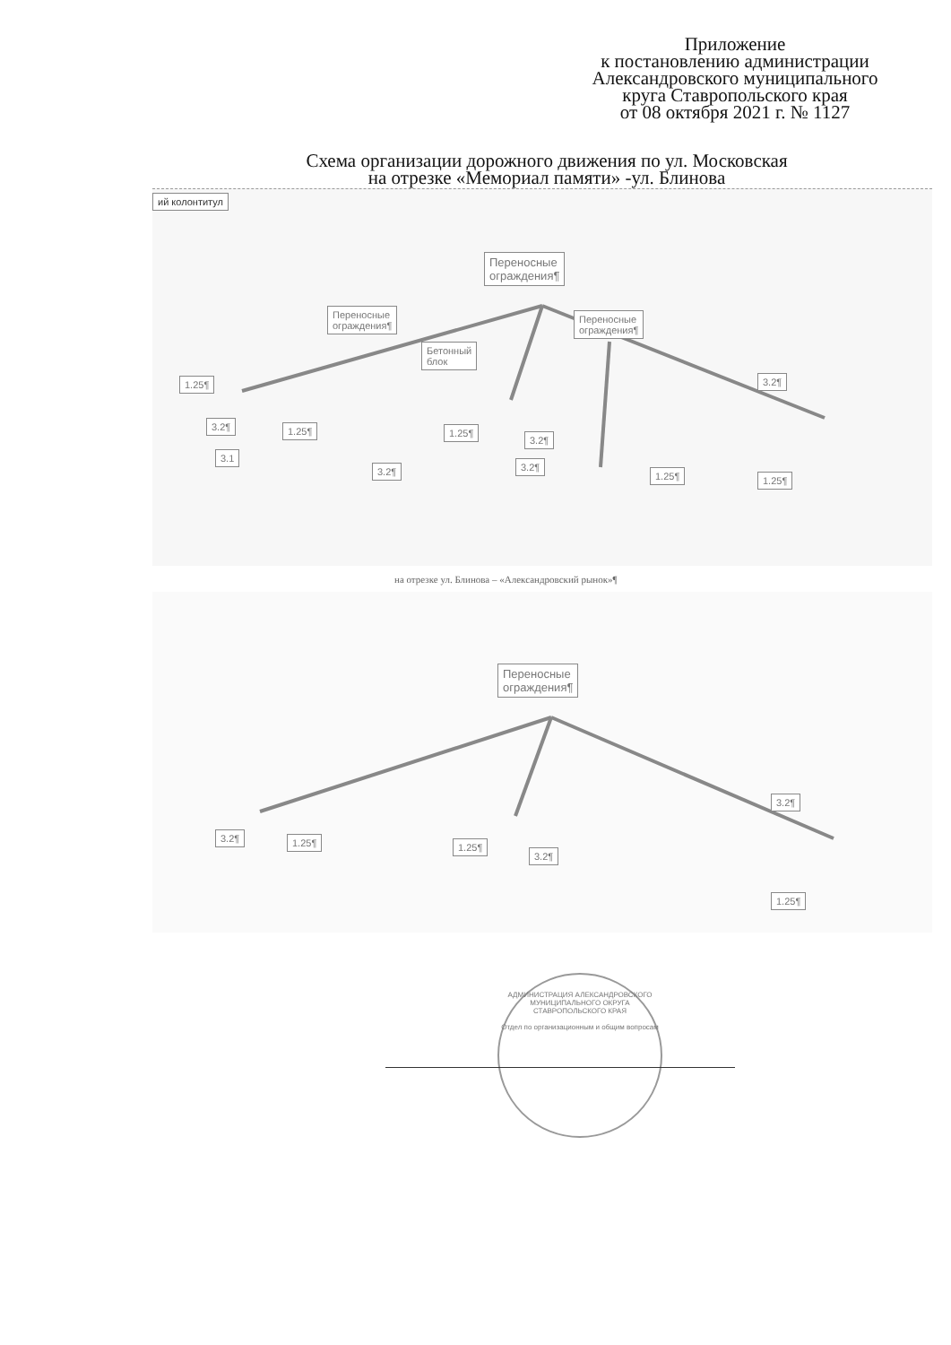Приложение
к постановлению администрации
Александровского муниципального
круга Ставропольского края
от 08 октября 2021 г. № 1127
Схема организации дорожного движения по ул. Московская
на отрезке «Мемориал памяти» -ул. Блинова
ий колонтитул
Переносные
ограждения¶
Переносные
ограждения¶
Переносные
ограждения¶
Бетонный
блок
1.25¶
3.2¶ 1.25¶
3.2¶
1.25¶
3.2¶
3.2¶
1.25¶
3.2¶
1.25¶
3.1
на отрезке ул. Блинова – «Александровский рынок»¶
Переносные
ограждения¶
3.2¶ 1.25¶ 1.25¶
3.2¶
3.2¶
1.25¶
АДМИНИСТРАЦИЯ АЛЕКСАНДРОВСКОГО МУНИЦИПАЛЬНОГО ОКРУГА СТАВРОПОЛЬСКОГО КРАЯ
Отдел по организационным и общим вопросам